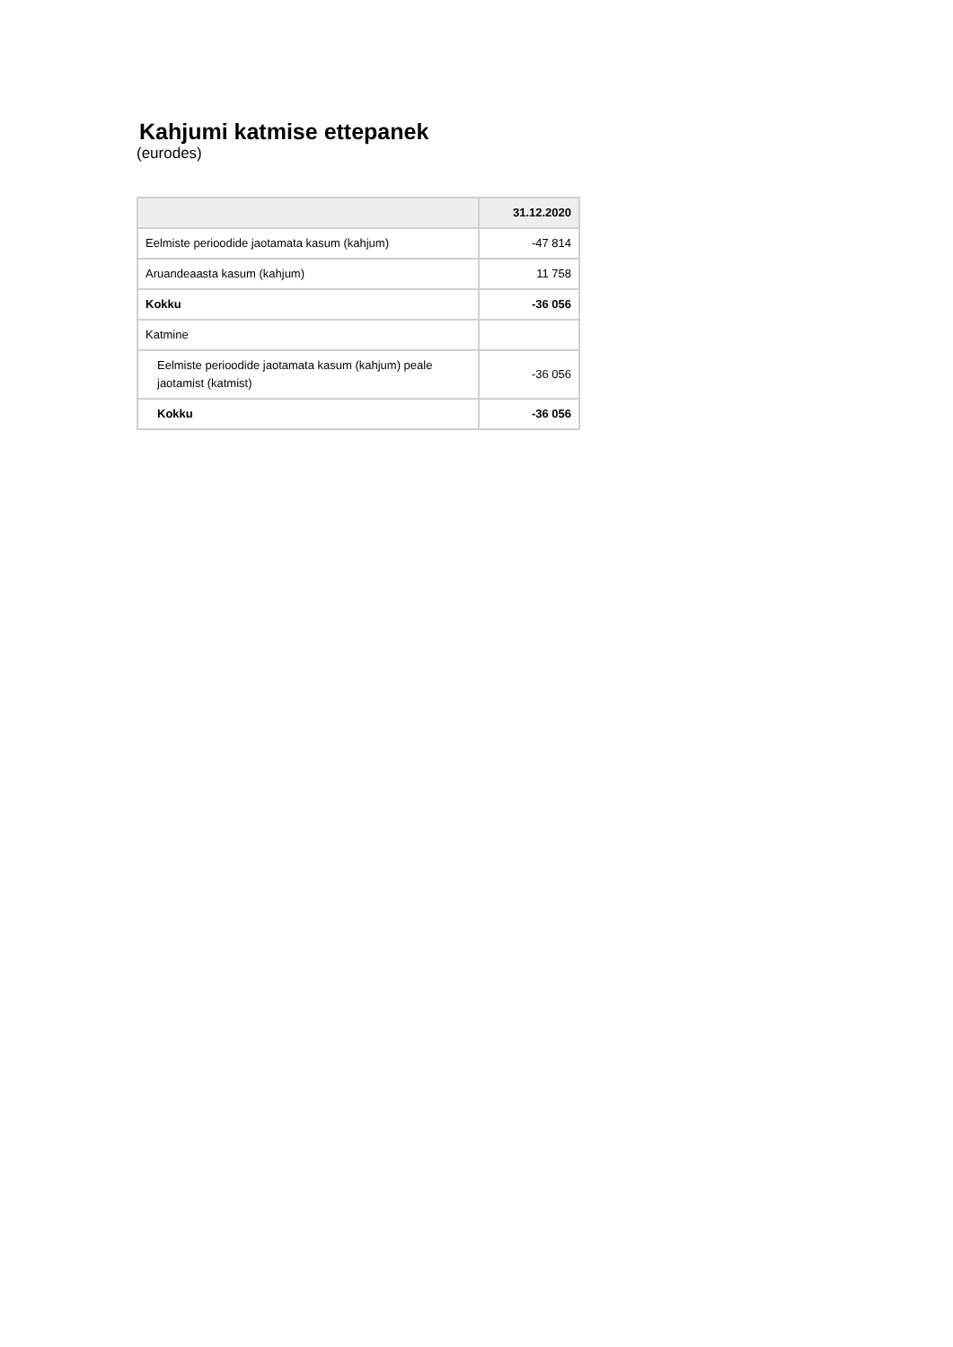Kahjumi katmise ettepanek
(eurodes)
| | 31.12.2020 |
| --- | --- |
| Eelmiste perioodide jaotamata kasum (kahjum) | -47 814 |
| Aruandeaasta kasum (kahjum) | 11 758 |
| Kokku | -36 056 |
| Katmine | |
| Eelmiste perioodide jaotamata kasum (kahjum) peale jaotamist (katmist) | -36 056 |
| Kokku | -36 056 |